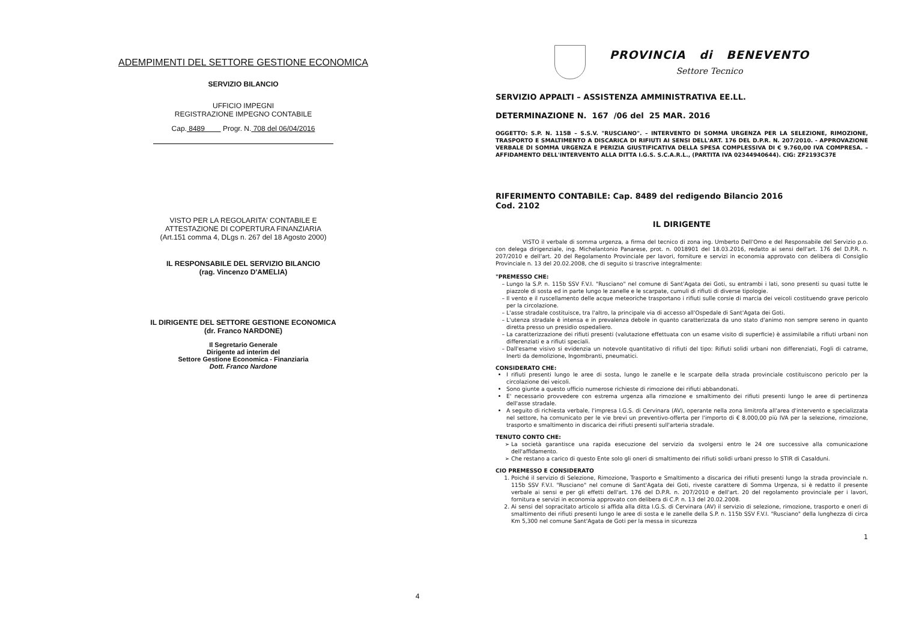ADEMPIMENTI DEL SETTORE GESTIONE ECONOMICA
SERVIZIO BILANCIO
UFFICIO IMPEGNI
REGISTRAZIONE IMPEGNO CONTABILE
Cap. 8489 Progr. N. 708 del 06/04/2016
VISTO PER LA REGOLARITA' CONTABILE E
ATTESTAZIONE DI COPERTURA FINANZIARIA
(Art.151 comma 4, DLgs n. 267 del 18 Agosto 2000)
IL RESPONSABILE DEL SERVIZIO BILANCIO
(rag. Vincenzo D'AMELIA)
IL DIRIGENTE DEL SETTORE GESTIONE ECONOMICA
(dr. Franco NARDONE)
Il Segretario Generale
Dirigente ad interim del
Settore Gestione Economica - Finanziaria
Dott. Franco Nardone
4
PROVINCIA di BENEVENTO
Settore Tecnico
SERVIZIO APPALTI – ASSISTENZA AMMINISTRATIVA EE.LL.
DETERMINAZIONE N. 167 /06 del 25 MAR. 2016
OGGETTO: S.P. N. 115B – S.S.V. "RUSCIANO". – INTERVENTO DI SOMMA URGENZA PER LA SELEZIONE, RIMOZIONE, TRASPORTO E SMALTIMENTO A DISCARICA DI RIFIUTI AI SENSI DELL'ART. 176 DEL D.P.R. N. 207/2010. - APPROVAZIONE VERBALE DI SOMMA URGENZA E PERIZIA GIUSTIFICATIVA DELLA SPESA COMPLESSIVA DI € 9.760,00 IVA COMPRESA. – AFFIDAMENTO DELL'INTERVENTO ALLA DITTA I.G.S. S.C.A.R.L., (PARTITA IVA 02344940644). CIG: ZF2193C37E
RIFERIMENTO CONTABILE: Cap. 8489 del redigendo Bilancio 2016
Cod. 2102
IL DIRIGENTE
VISTO il verbale di somma urgenza, a firma del tecnico di zona ing. Umberto Dell'Omo e del Responsabile del Servizio p.o. con delega dirigenziale, ing. Michelantonio Panarese, prot. n. 0018901 del 18.03.2016, redatto ai sensi dell'art. 176 del D.P.R. n. 207/2010 e dell'art. 20 del Regolamento Provinciale per lavori, forniture e servizi in economia approvato con delibera di Consiglio Provinciale n. 13 del 20.02.2008, che di seguito si trascrive integralmente:
"PREMESSO CHE:
Lungo la S.P. n. 115b SSV F.V.I. "Rusciano" nel comune di Sant'Agata dei Goti, su entrambi i lati, sono presenti su quasi tutte le piazzole di sosta ed in parte lungo le zanelle e le scarpate, cumuli di rifiuti di diverse tipologie.
Il vento e il ruscellamento delle acque meteoriche trasportano i rifiuti sulle corsie di marcia dei veicoli costituendo grave pericolo per la circolazione.
L'asse stradale costituisce, tra l'altro, la principale via di accesso all'Ospedale di Sant'Agata dei Goti.
L'utenza stradale è intensa e in prevalenza debole in quanto caratterizzata da uno stato d'animo non sempre sereno in quanto diretta presso un presidio ospedaliero.
La caratterizzazione dei rifiuti presenti (valutazione effettuata con un esame visito di superficie) è assimilabile a rifiuti urbani non differenziati e a rifiuti speciali.
Dall'esame visivo si evidenzia un notevole quantitativo di rifiuti del tipo: Rifiuti solidi urbani non differenziati, Fogli di catrame, Inerti da demolizione, Ingombranti, pneumatici.
CONSIDERATO CHE:
I rifiuti presenti lungo le aree di sosta, lungo le zanelle e le scarpate della strada provinciale costituiscono pericolo per la circolazione dei veicoli.
Sono giunte a questo ufficio numerose richieste di rimozione dei rifiuti abbandonati.
E' necessario provvedere con estrema urgenza alla rimozione e smaltimento dei rifiuti presenti lungo le aree di pertinenza dell'asse stradale.
A seguito di richiesta verbale, l'impresa I.G.S. di Cervinara (AV), operante nella zona limitrofa all'area d'intervento e specializzata nel settore, ha comunicato per le vie brevi un preventivo-offerta per l'importo di € 8.000,00 più IVA per la selezione, rimozione, trasporto e smaltimento in discarica dei rifiuti presenti sull'arteria stradale.
TENUTO CONTO CHE:
La società garantisce una rapida esecuzione del servizio da svolgersi entro le 24 ore successive alla comunicazione dell'affidamento.
Che restano a carico di questo Ente solo gli oneri di smaltimento dei rifiuti solidi urbani presso lo STIR di Casalduni.
CIO PREMESSO E CONSIDERATO
1. Poiché il servizio di Selezione, Rimozione, Trasporto e Smaltimento a discarica dei rifiuti presenti lungo la strada provinciale n. 115b SSV F.V.I. "Rusciano" nel comune di Sant'Agata dei Goti, riveste carattere di Somma Urgenza, si è redatto il presente verbale ai sensi e per gli effetti dell'art. 176 del D.P.R. n. 207/2010 e dell'art. 20 del regolamento provinciale per i lavori, fornitura e servizi in economia approvato con delibera di C.P. n. 13 del 20.02.2008.
2. Ai sensi del sopracitato articolo si affida alla ditta I.G.S. di Cervinara (AV) il servizio di selezione, rimozione, trasporto e oneri di smaltimento dei rifiuti presenti lungo le aree di sosta e le zanelle della S.P. n. 115b SSV F.V.I. "Rusciano" della lunghezza di circa Km 5,300 nel comune Sant'Agata de Goti per la messa in sicurezza
1